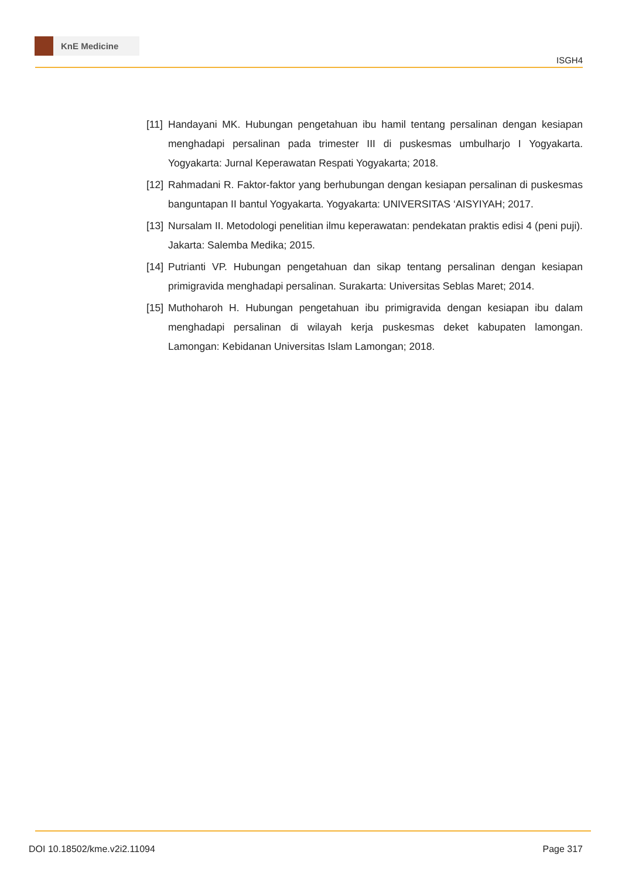KnE Medicine
ISGH4
[11]
Handayani MK. Hubungan pengetahuan ibu hamil tentang persalinan dengan kesiapan menghadapi persalinan pada trimester III di puskesmas umbulharjo I Yogyakarta. Yogyakarta: Jurnal Keperawatan Respati Yogyakarta; 2018.
[12]
Rahmadani R. Faktor-faktor yang berhubungan dengan kesiapan persalinan di puskesmas banguntapan II bantul Yogyakarta. Yogyakarta: UNIVERSITAS ‘AISYIYAH; 2017.
[13]
Nursalam II. Metodologi penelitian ilmu keperawatan: pendekatan praktis edisi 4 (peni puji). Jakarta: Salemba Medika; 2015.
[14]
Putrianti VP. Hubungan pengetahuan dan sikap tentang persalinan dengan kesiapan primigravida menghadapi persalinan. Surakarta: Universitas Seblas Maret; 2014.
[15]
Muthoharoh H. Hubungan pengetahuan ibu primigravida dengan kesiapan ibu dalam menghadapi persalinan di wilayah kerja puskesmas deket kabupaten lamongan. Lamongan: Kebidanan Universitas Islam Lamongan; 2018.
DOI 10.18502/kme.v2i2.11094 Page 317